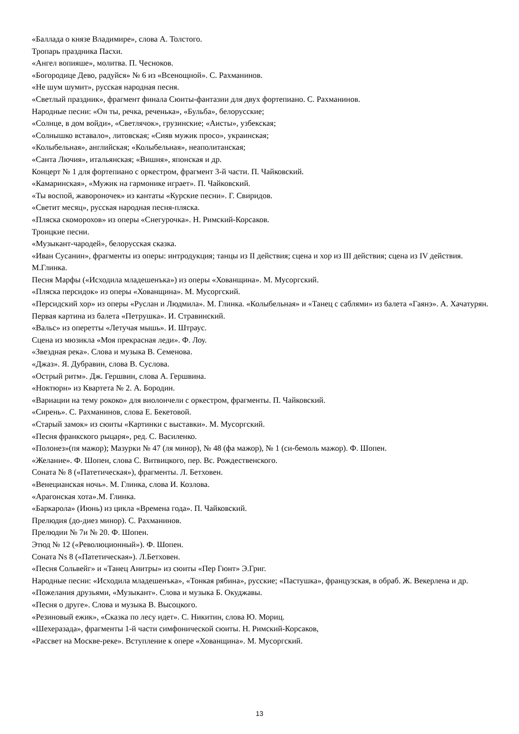«Баллада о князе Владимире», слова А. Толстого.
Тропарь праздника Пасхи.
«Ангел вопияше», молитва. П. Чесноков.
«Богородице Дево, радуйся» № 6 из «Всенощной». С. Рахманинов.
«Не шум шумит», русская народная песня.
«Светлый праздник», фрагмент финала Сюиты-фантазии для двух фортепиано. С. Рахманинов.
Народные песни: «Он ты, речка, реченька», «Бульба», белорусские;
«Солнце, в дом войди», «Светлячок», грузинские; «Аисты», узбекская;
«Солнышко вставало», литовская; «Сияв мужик просо», украинская;
«Колыбельная», английская; «Колыбельная», неаполитанская;
«Санта Лючия», итальянская; «Вишня», японская и др.
Концерт № 1 для фортепиано с оркестром, фрагмент 3-й части. П. Чайковский.
«Камаринская», «Мужик на гармонике играет». П. Чайковский.
«Ты воспой, жавороночек» из кантаты «Курские песни». Г. Свиридов.
«Светит месяц», русская народная песня-пляска.
«Пляска скоморохов» из оперы «Снегурочка». Н. Римский-Корсаков.
Троицкие песни.
«Музыкант-чародей», белорусская сказка.
«Иван Сусанин», фрагменты из оперы: интродукция; танцы из II действия; сцена и хор из III действия; сцена из IV действия. М.Глинка.
Песня Марфы («Исходила младешенъка») из оперы «Хованщина». М. Мусоргский.
«Пляска персидок» из оперы «Хованщина». М. Мусоргский.
«Персидский хор» из оперы «Руслан и Людмила». М. Глинка. «Колыбельная» и «Танец с саблями» из балета «Гаянэ». А. Хачатурян.
Первая картина из балета «Петрушка». И. Стравинский.
«Вальс» из оперетты «Летучая мышь». И. Штраус.
Сцена из мюзикла «Моя прекрасная леди». Ф. Лоу.
«Звездная река». Слова и музыка В. Семенова.
«Джаз». Я. Дубравин, слова В. Суслова.
«Острый ритм». Дж. Гершвин, слова А. Гершвина.
«Ноктюрн» из Квартета № 2. А. Бородин.
«Вариации на тему рококо» для виолончели с оркестром, фрагменты. П. Чайковский.
«Сирень». С. Рахманинов, слова Е. Бекетовой.
«Старый замок» из сюиты «Картинки с выставки». М. Мусоргский.
«Песня франкского рыцаря», ред. С. Василенко.
«Полонез»(пя мажор); Мазурки № 47 (ля минор), № 48 (фа мажор), № 1 (си-бемоль мажор). Ф. Шопен.
«Желание». Ф. Шопен, слова С. Витвицкого, пер. Вс. Рождественского.
Соната № 8 («Патетическая»), фрагменты. Л. Бетховен.
«Венецианская ночь». М. Глинка, слова И. Козлова.
«Арагонская хота».М. Глинка.
«Баркарола» (Июнь) из цикла «Времена года». П. Чайковский.
Прелюдия (до-диез минор). С. Рахманинов.
Прелюдии № 7и № 20. Ф. Шопен.
Этюд № 12 («Революционный»). Ф. Шопен.
Соната Ns 8 («Патетическая»). Л.Бетховен.
«Песня Сольвейг» и «Танец Анитры» из сюиты «Пер Гюнт» Э.Григ.
Народные песни: «Исходила младешенъка», «Тонкая рябина», русские; «Пастушка», французская, в обраб. Ж. Векерлена и др.
«Пожелания друзьями, «Музыкант». Слова и музыка Б. Окуджавы.
«Песня о друге». Слова и музыка В. Высоцкого.
«Резиновый ежик», «Сказка по лесу идет». С. Никитин, слова Ю. Мориц.
«Шехеразада», фрагменты 1-й части симфонической сюиты. Н. Римский-Корсаков,
«Рассвет на Москве-реке». Вступление к опере «Хованщина». М. Мусоргский.
13